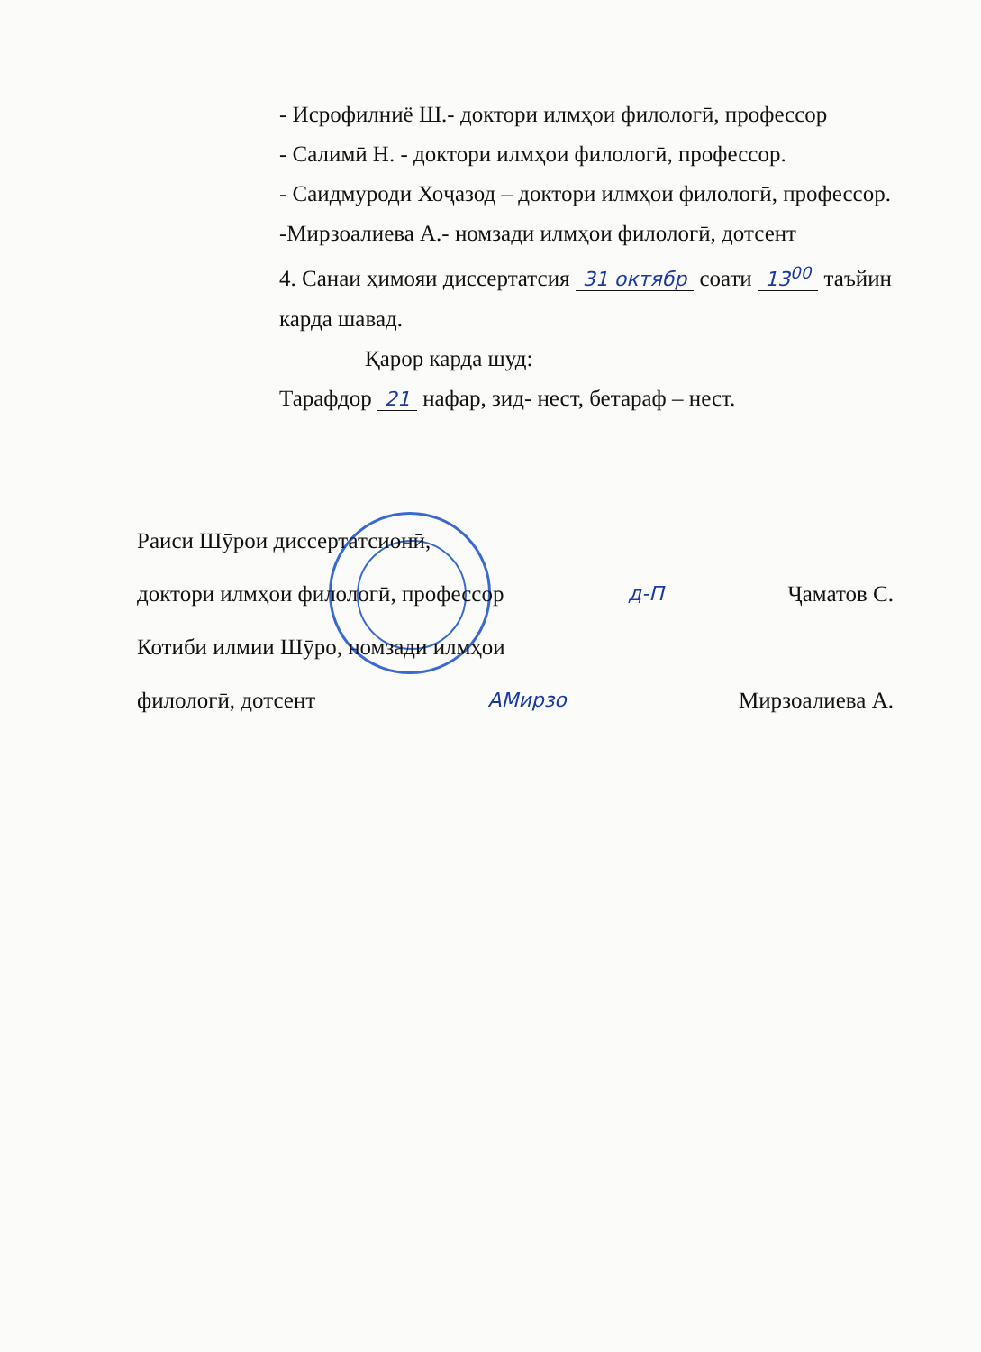- Исрофилниё Ш.- доктори илмҳои филологӣ, профессор
- Салимӣ Н. - доктори илмҳои филологӣ, профессор.
- Саидмуроди Хоҷазод – доктори илмҳои филологӣ, профессор.
-Мирзоалиева А.- номзади илмҳои филологӣ, дотсент
4. Санаи ҳимояи диссертатсия 31 октябр соати 13<sup>00</sup> таъйин карда шавад.
Қарор карда шуд:
Тарафдор 21 нафар, зид- нест, бетараф – нест.
Раиси Шӯрои диссертатсионӣ,
доктори илмҳои филологӣ, профессор д-П Ҷаматов С.
Котиби илмии Шӯро, номзади илмҳои
филологӣ, дотсент АМирзо Мирзоалиева А.